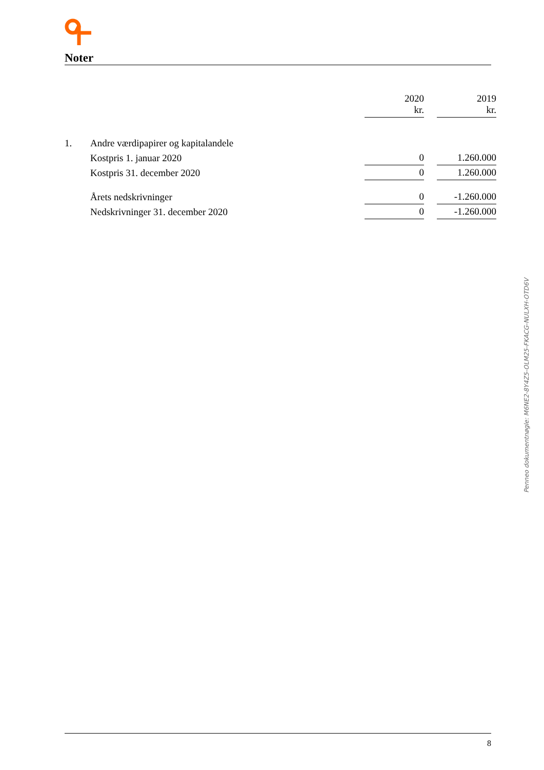Noter
| | | 2020 kr. | | 2019 kr. |
| --- | --- | --- | --- | --- |
| 1. | Andre værdipapirer og kapitalandele | | | |
| | Kostpris 1. januar 2020 | 0 | | 1.260.000 |
| | Kostpris 31. december 2020 | 0 | | 1.260.000 |
| | Årets nedskrivninger | 0 | | -1.260.000 |
| | Nedskrivninger 31. december 2020 | 0 | | -1.260.000 |
Penneo dokumentnøgle: M6NE2-8Y4Z5-OLM25-FKACG-NULXH-OTD6V
8